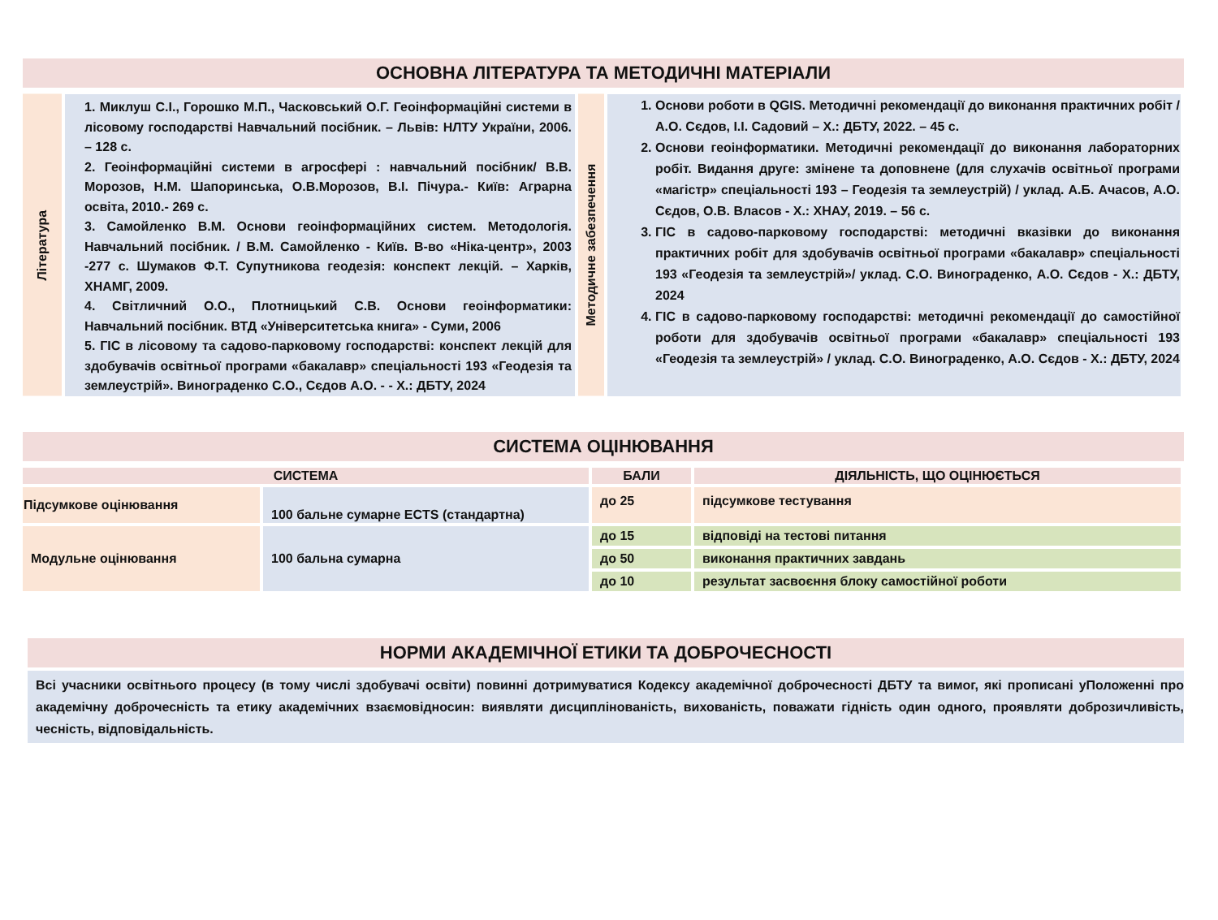ОСНОВНА ЛІТЕРАТУРА ТА МЕТОДИЧНІ МАТЕРІАЛИ
| Література | 1. Миклуш С.І., Горошко М.П., Часковський О.Г. Геоінформаційні системи в лісовому господарстві Навчальний посібник. – Львів: НЛТУ України, 2006. – 128 с. 2. Геоінформаційні системи в агросфері : навчальний посібник/ В.В. Морозов, Н.М. Шапоринська, О.В.Морозов, В.І. Пічура.- Київ: Аграрна освіта, 2010.- 269 с. 3. Самойленко В.М. Основи геоінформаційних систем. Методологія. Навчальний посібник. / В.М. Самойленко - Київ. В-во «Ніка-центр», 2003 -277 с. Шумаков Ф.Т. Супутникова геодезія: конспект лекцій. – Харків, ХНАМГ, 2009. 4. Світличний О.О., Плотницький С.В. Основи геоінформатики: Навчальний посібник. ВТД «Університетська книга» - Суми, 2006 5. ГІС в лісовому та садово-парковому господарстві: конспект лекцій для здобувачів освітньої програми «бакалавр» спеціальності 193 «Геодезія та землеустрій». Винограденко С.О., Сєдов А.О. - - Х.: ДБТУ, 2024 | Методичне забезпечення | 1. Основи роботи в QGIS. Методичні рекомендації до виконання практичних робіт / А.О. Сєдов, І.І. Садовий – Х.: ДБТУ, 2022. – 45 с. 2. Основи геоінформатики. Методичні рекомендації до виконання лабораторних робіт. Видання друге: змінене та доповнене (для слухачів освітньої програми «магістр» спеціальності 193 – Геодезія та землеустрій) / уклад. А.Б. Ачасов, А.О. Сєдов, О.В. Власов - Х.: ХНАУ, 2019. – 56 с. 3. ГІС в садово-парковому господарстві: методичні вказівки до виконання практичних робіт для здобувачів освітньої програми «бакалавр» спеціальності 193 «Геодезія та землеустрій»/ уклад. С.О. Винограденко, А.О. Сєдов - Х.: ДБТУ, 2024 4. ГІС в садово-парковому господарстві: методичні рекомендації до самостійної роботи для здобувачів освітньої програми «бакалавр» спеціальності 193 «Геодезія та землеустрій» / уклад. С.О. Винограденко, А.О. Сєдов - Х.: ДБТУ, 2024 |
СИСТЕМА ОЦІНЮВАННЯ
| СИСТЕМА | | БАЛИ | ДІЯЛЬНІСТЬ, ЩО ОЦІНЮЄТЬСЯ |
| --- | --- | --- | --- |
| Підсумкове оцінювання | 100 бальне сумарне ECTS (стандартна) | до 25 | підсумкове тестування |
| Модульне оцінювання | 100 бальна сумарна | до 15 | відповіді на тестові питання |
| | | до 50 | виконання практичних завдань |
| | | до 10 | результат засвоєння блоку самостійної роботи |
НОРМИ АКАДЕМІЧНОЇ ЕТИКИ ТА ДОБРОЧЕСНОСТІ
Всі учасники освітнього процесу (в тому числі здобувачі освіти) повинні дотримуватися Кодексу академічної доброчесності ДБТУ та вимог, які прописані уПоложенні про академічну доброчесність та етику академічних взаємовідносин: виявляти дисциплінованість, вихованість, поважати гідність один одного, проявляти доброзичливість, чесність, відповідальність.